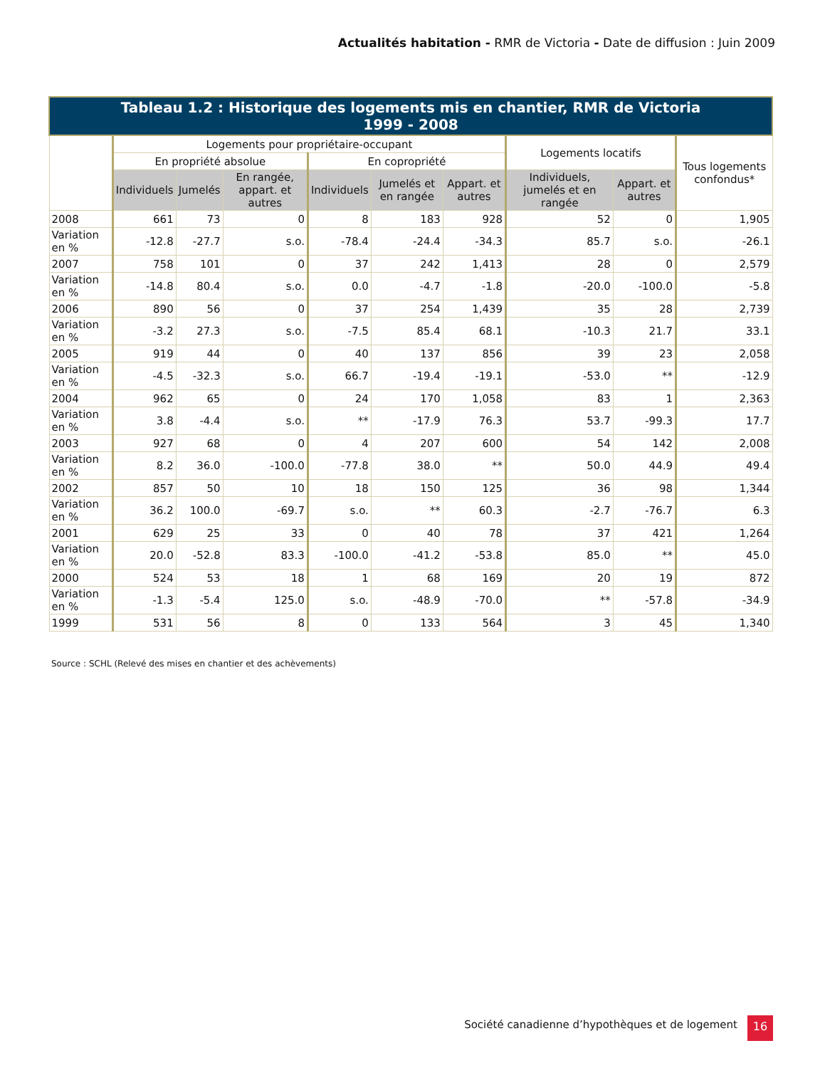Actualités habitation - RMR de Victoria - Date de diffusion : Juin 2009
| Tableau 1.2 : Historique des logements mis en chantier, RMR de Victoria 1999 - 2008 | | | | | | | | | |
| --- | --- | --- | --- | --- | --- | --- | --- | --- | --- |
| | Logements pour propriétaire-occupant | | | | | | Logements locatifs | | Tous logements confondus* |
| | En propriété absolue | | | En copropriété | | | | | |
| | Individuels | Jumelés | En rangée, appart. et autres | Individuels | Jumelés et en rangée | Appart. et autres | Individuels, jumelés et en rangée | Appart. et autres | |
| 2008 | 661 | 73 | 0 | 8 | 183 | 928 | 52 | 0 | 1,905 |
| Variation en % | -12.8 | -27.7 | s.o. | -78.4 | -24.4 | -34.3 | 85.7 | s.o. | -26.1 |
| 2007 | 758 | 101 | 0 | 37 | 242 | 1,413 | 28 | 0 | 2,579 |
| Variation en % | -14.8 | 80.4 | s.o. | 0.0 | -4.7 | -1.8 | -20.0 | -100.0 | -5.8 |
| 2006 | 890 | 56 | 0 | 37 | 254 | 1,439 | 35 | 28 | 2,739 |
| Variation en % | -3.2 | 27.3 | s.o. | -7.5 | 85.4 | 68.1 | -10.3 | 21.7 | 33.1 |
| 2005 | 919 | 44 | 0 | 40 | 137 | 856 | 39 | 23 | 2,058 |
| Variation en % | -4.5 | -32.3 | s.o. | 66.7 | -19.4 | -19.1 | -53.0 | ** | -12.9 |
| 2004 | 962 | 65 | 0 | 24 | 170 | 1,058 | 83 | 1 | 2,363 |
| Variation en % | 3.8 | -4.4 | s.o. | ** | -17.9 | 76.3 | 53.7 | -99.3 | 17.7 |
| 2003 | 927 | 68 | 0 | 4 | 207 | 600 | 54 | 142 | 2,008 |
| Variation en % | 8.2 | 36.0 | -100.0 | -77.8 | 38.0 | ** | 50.0 | 44.9 | 49.4 |
| 2002 | 857 | 50 | 10 | 18 | 150 | 125 | 36 | 98 | 1,344 |
| Variation en % | 36.2 | 100.0 | -69.7 | s.o. | ** | 60.3 | -2.7 | -76.7 | 6.3 |
| 2001 | 629 | 25 | 33 | 0 | 40 | 78 | 37 | 421 | 1,264 |
| Variation en % | 20.0 | -52.8 | 83.3 | -100.0 | -41.2 | -53.8 | 85.0 | ** | 45.0 |
| 2000 | 524 | 53 | 18 | 1 | 68 | 169 | 20 | 19 | 872 |
| Variation en % | -1.3 | -5.4 | 125.0 | s.o. | -48.9 | -70.0 | ** | -57.8 | -34.9 |
| 1999 | 531 | 56 | 8 | 0 | 133 | 564 | 3 | 45 | 1,340 |
Source : SCHL (Relevé des mises en chantier et des achèvements)
Société canadienne d’hypothèques et de logement
16